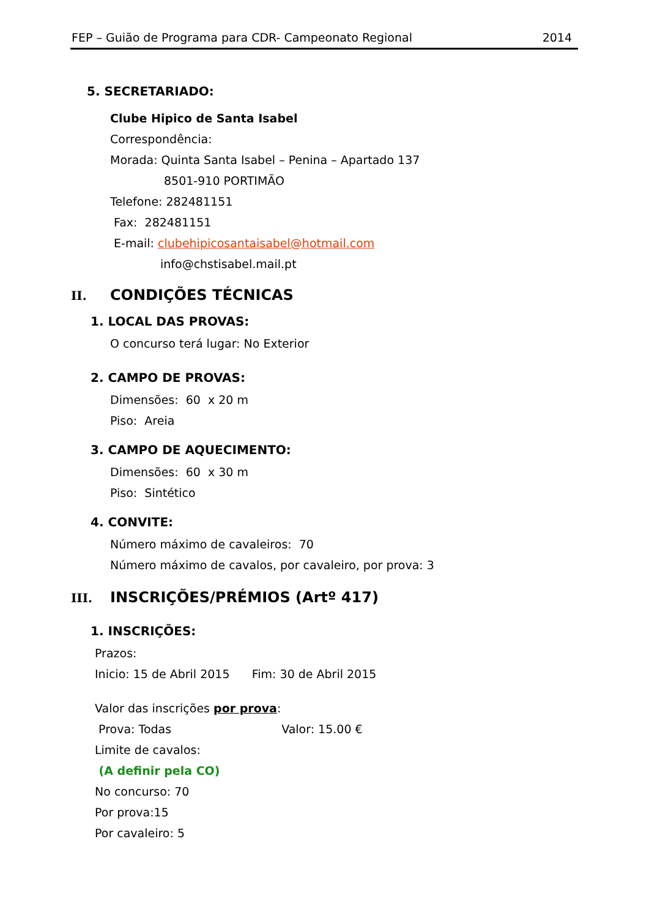FEP – Guião de Programa para CDR- Campeonato Regional 2014
5. SECRETARIADO:
Clube Hipico de Santa Isabel
Correspondência:
Morada: Quinta Santa Isabel – Penina – Apartado 137
8501-910 PORTIMÃO
Telefone: 282481151
Fax: 282481151
E-mail: clubehipicosantaisabel@hotmail.com
info@chstisabel.mail.pt
II. CONDIÇÕES TÉCNICAS
1. LOCAL DAS PROVAS:
O concurso terá lugar: No Exterior
2. CAMPO DE PROVAS:
Dimensões: 60 x 20 m
Piso: Areia
3. CAMPO DE AQUECIMENTO:
Dimensões: 60 x 30 m
Piso: Sintético
4. CONVITE:
Número máximo de cavaleiros: 70
Número máximo de cavalos, por cavaleiro, por prova: 3
III. INSCRIÇÕES/PRÉMIOS (Artº 417)
1. INSCRIÇÕES:
Prazos:
Inicio: 15 de Abril 2015 Fim: 30 de Abril 2015
Valor das inscrições por prova:
Prova: Todas Valor: 15.00 €
Limite de cavalos:
(A definir pela CO)
No concurso: 70
Por prova:15
Por cavaleiro: 5